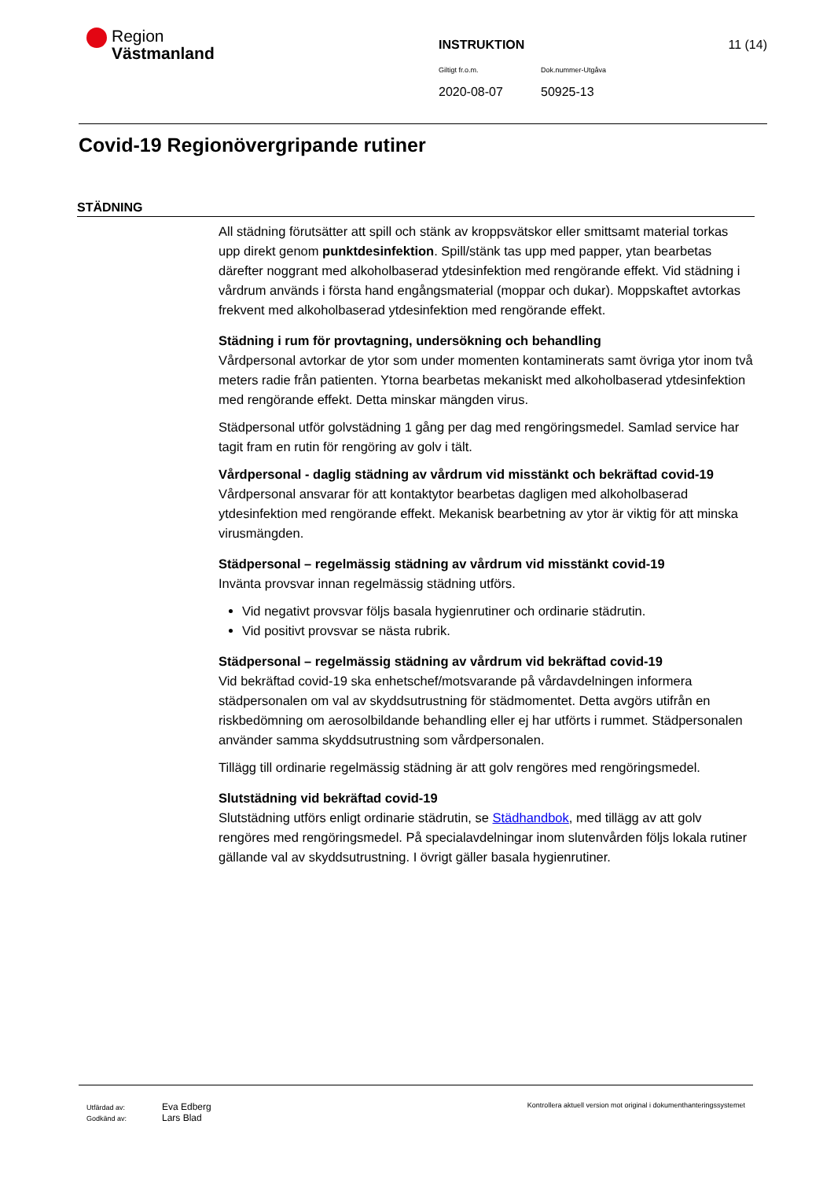Region
Västmanland
INSTRUKTION 11 (14)
Giltigt fr.o.m. Dok.nummer-Utgåva
2020-08-07 50925-13
Covid-19 Regionövergripande rutiner
STÄDNING
All städning förutsätter att spill och stänk av kroppsvätskor eller smittsamt material torkas upp direkt genom punktdesinfektion. Spill/stänk tas upp med papper, ytan bearbetas därefter noggrant med alkoholbaserad ytdesinfektion med rengörande effekt. Vid städning i vårdrum används i första hand engångsmaterial (moppar och dukar). Moppskaftet avtorkas frekvent med alkoholbaserad ytdesinfektion med rengörande effekt.
Städning i rum för provtagning, undersökning och behandling
Vårdpersonal avtorkar de ytor som under momenten kontaminerats samt övriga ytor inom två meters radie från patienten. Ytorna bearbetas mekaniskt med alkoholbaserad ytdesinfektion med rengörande effekt. Detta minskar mängden virus.
Städpersonal utför golvstädning 1 gång per dag med rengöringsmedel. Samlad service har tagit fram en rutin för rengöring av golv i tält.
Vårdpersonal - daglig städning av vårdrum vid misstänkt och bekräftad covid-19
Vårdpersonal ansvarar för att kontaktytor bearbetas dagligen med alkoholbaserad ytdesinfektion med rengörande effekt. Mekanisk bearbetning av ytor är viktig för att minska virusmängden.
Städpersonal – regelmässig städning av vårdrum vid misstänkt covid-19
Invänta provsvar innan regelmässig städning utförs.
Vid negativt provsvar följs basala hygienrutiner och ordinarie städrutin.
Vid positivt provsvar se nästa rubrik.
Städpersonal – regelmässig städning av vårdrum vid bekräftad covid-19
Vid bekräftad covid-19 ska enhetschef/motsvarande på vårdavdelningen informera städpersonalen om val av skyddsutrustning för städmomentet. Detta avgörs utifrån en riskbedömning om aerosolbildande behandling eller ej har utförts i rummet. Städpersonalen använder samma skyddsutrustning som vårdpersonalen.
Tillägg till ordinarie regelmässig städning är att golv rengöres med rengöringsmedel.
Slutstädning vid bekräftad covid-19
Slutstädning utförs enligt ordinarie städrutin, se Städhandbok, med tillägg av att golv rengöres med rengöringsmedel. På specialavdelningar inom slutenvården följs lokala rutiner gällande val av skyddsutrustning. I övrigt gäller basala hygienrutiner.
Utfärdad av: Eva Edberg
Godkänd av: Lars Blad
Kontrollera aktuell version mot original i dokumenthanteringssystemet